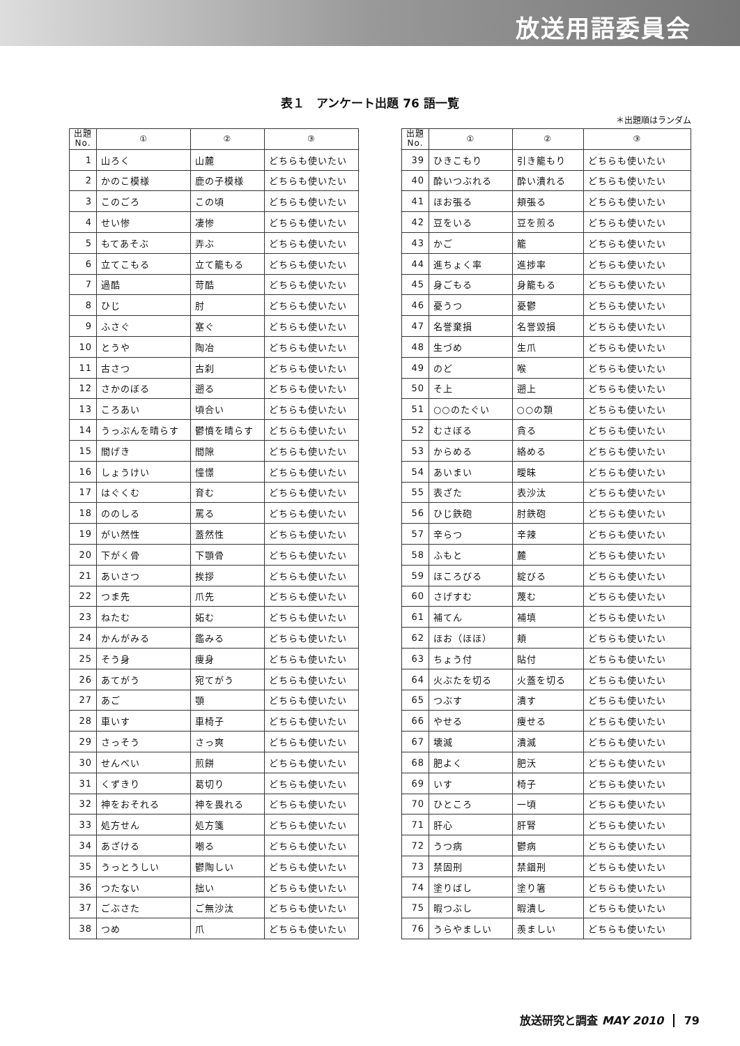放送用語委員会
表１　アンケート出題 76 語一覧
＊出題順はランダム
| 出題 No. | ① | ② | ③ |
| --- | --- | --- | --- |
| 1 | 山ろく | 山麓 | どちらも使いたい |
| 2 | かのこ模様 | 鹿の子模様 | どちらも使いたい |
| 3 | このごろ | この頃 | どちらも使いたい |
| 4 | せい惨 | 凄惨 | どちらも使いたい |
| 5 | もてあそぶ | 弄ぶ | どちらも使いたい |
| 6 | 立てこもる | 立て籠もる | どちらも使いたい |
| 7 | 過酷 | 苛酷 | どちらも使いたい |
| 8 | ひじ | 肘 | どちらも使いたい |
| 9 | ふさぐ | 塞ぐ | どちらも使いたい |
| 10 | とうや | 陶冶 | どちらも使いたい |
| 11 | 古さつ | 古刹 | どちらも使いたい |
| 12 | さかのぼる | 遡る | どちらも使いたい |
| 13 | ころあい | 頃合い | どちらも使いたい |
| 14 | うっぷんを晴らす | 鬱憤を晴らす | どちらも使いたい |
| 15 | 間げき | 間隙 | どちらも使いたい |
| 16 | しょうけい | 憧憬 | どちらも使いたい |
| 17 | はぐくむ | 育む | どちらも使いたい |
| 18 | ののしる | 罵る | どちらも使いたい |
| 19 | がい然性 | 蓋然性 | どちらも使いたい |
| 20 | 下がく骨 | 下顎骨 | どちらも使いたい |
| 21 | あいさつ | 挨拶 | どちらも使いたい |
| 22 | つま先 | 爪先 | どちらも使いたい |
| 23 | ねたむ | 妬む | どちらも使いたい |
| 24 | かんがみる | 鑑みる | どちらも使いたい |
| 25 | そう身 | 痩身 | どちらも使いたい |
| 26 | あてがう | 宛てがう | どちらも使いたい |
| 27 | あご | 顎 | どちらも使いたい |
| 28 | 車いす | 車椅子 | どちらも使いたい |
| 29 | さっそう | さっ爽 | どちらも使いたい |
| 30 | せんべい | 煎餅 | どちらも使いたい |
| 31 | くずきり | 葛切り | どちらも使いたい |
| 32 | 神をおそれる | 神を畏れる | どちらも使いたい |
| 33 | 処方せん | 処方箋 | どちらも使いたい |
| 34 | あざける | 嘲る | どちらも使いたい |
| 35 | うっとうしい | 鬱陶しい | どちらも使いたい |
| 36 | つたない | 拙い | どちらも使いたい |
| 37 | ごぶさた | ご無沙汰 | どちらも使いたい |
| 38 | つめ | 爪 | どちらも使いたい |
| 出題 No. | ① | ② | ③ |
| --- | --- | --- | --- |
| 39 | ひきこもり | 引き籠もり | どちらも使いたい |
| 40 | 酔いつぶれる | 酔い潰れる | どちらも使いたい |
| 41 | ほお張る | 頬張る | どちらも使いたい |
| 42 | 豆をいる | 豆を煎る | どちらも使いたい |
| 43 | かご | 籠 | どちらも使いたい |
| 44 | 進ちょく率 | 進捗率 | どちらも使いたい |
| 45 | 身ごもる | 身籠もる | どちらも使いたい |
| 46 | 憂うつ | 憂鬱 | どちらも使いたい |
| 47 | 名誉棄損 | 名誉毀損 | どちらも使いたい |
| 48 | 生づめ | 生爪 | どちらも使いたい |
| 49 | のど | 喉 | どちらも使いたい |
| 50 | そ上 | 遡上 | どちらも使いたい |
| 51 | ○○のたぐい | ○○の類 | どちらも使いたい |
| 52 | むさぼる | 貪る | どちらも使いたい |
| 53 | からめる | 絡める | どちらも使いたい |
| 54 | あいまい | 曖昧 | どちらも使いたい |
| 55 | 表ざた | 表沙汰 | どちらも使いたい |
| 56 | ひじ鉄砲 | 肘鉄砲 | どちらも使いたい |
| 57 | 辛らつ | 辛辣 | どちらも使いたい |
| 58 | ふもと | 麓 | どちらも使いたい |
| 59 | ほころびる | 綻びる | どちらも使いたい |
| 60 | さげすむ | 蔑む | どちらも使いたい |
| 61 | 補てん | 補填 | どちらも使いたい |
| 62 | ほお（ほほ） | 頬 | どちらも使いたい |
| 63 | ちょう付 | 貼付 | どちらも使いたい |
| 64 | 火ぶたを切る | 火蓋を切る | どちらも使いたい |
| 65 | つぶす | 潰す | どちらも使いたい |
| 66 | やせる | 痩せる | どちらも使いたい |
| 67 | 壊滅 | 潰滅 | どちらも使いたい |
| 68 | 肥よく | 肥沃 | どちらも使いたい |
| 69 | いす | 椅子 | どちらも使いたい |
| 70 | ひところ | 一頃 | どちらも使いたい |
| 71 | 肝心 | 肝腎 | どちらも使いたい |
| 72 | うつ病 | 鬱病 | どちらも使いたい |
| 73 | 禁固刑 | 禁錮刑 | どちらも使いたい |
| 74 | 塗りばし | 塗り箸 | どちらも使いたい |
| 75 | 暇つぶし | 暇潰し | どちらも使いたい |
| 76 | うらやましい | 羨ましい | どちらも使いたい |
放送研究と調査 MAY 2010 79